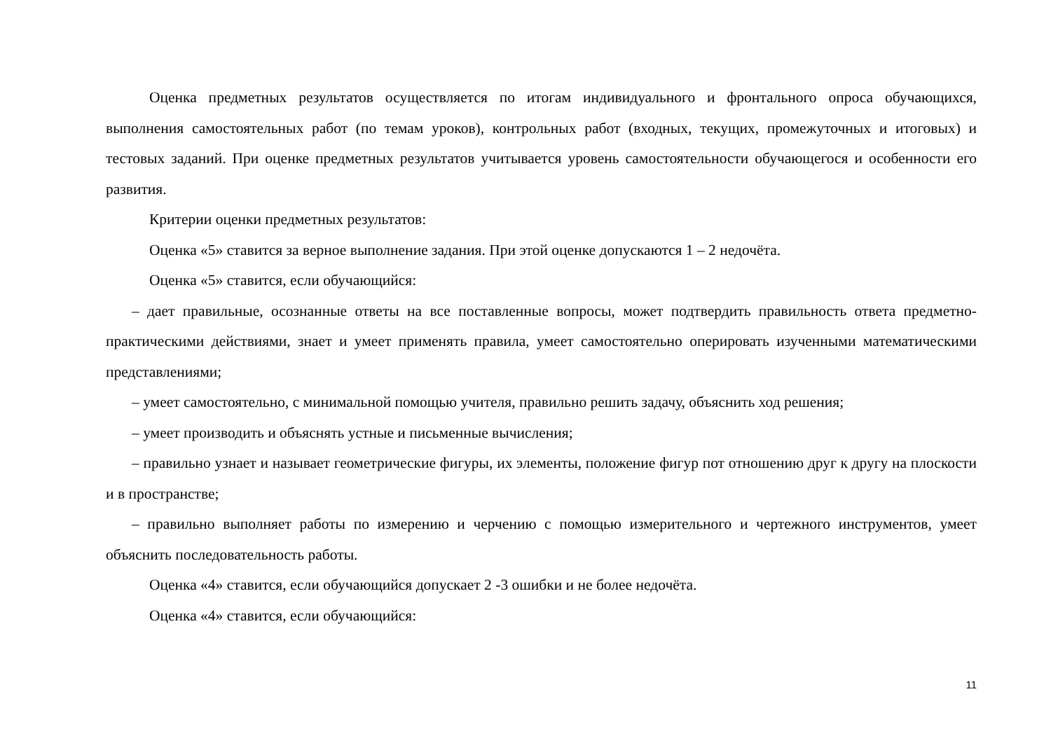Оценка предметных результатов осуществляется по итогам индивидуального и фронтального опроса обучающихся, выполнения самостоятельных работ (по темам уроков), контрольных работ (входных, текущих, промежуточных и итоговых) и тестовых заданий. При оценке предметных результатов учитывается уровень самостоятельности обучающегося и особенности его развития.
Критерии оценки предметных результатов:
Оценка «5» ставится за верное выполнение задания. При этой оценке допускаются 1 – 2 недочёта.
Оценка «5» ставится, если обучающийся:
– дает правильные, осознанные ответы на все поставленные вопросы, может подтвердить правильность ответа предметно-практическими действиями, знает и умеет применять правила, умеет самостоятельно оперировать изученными математическими представлениями;
– умеет самостоятельно, с минимальной помощью учителя, правильно решить задачу, объяснить ход решения;
– умеет производить и объяснять устные и письменные вычисления;
– правильно узнает и называет геометрические фигуры, их элементы, положение фигур пот отношению друг к другу на плоскости и в пространстве;
– правильно выполняет работы по измерению и черчению с помощью измерительного и чертежного инструментов, умеет объяснить последовательность работы.
Оценка «4» ставится, если обучающийся допускает 2 -3 ошибки и не более недочёта.
Оценка «4» ставится, если обучающийся:
11